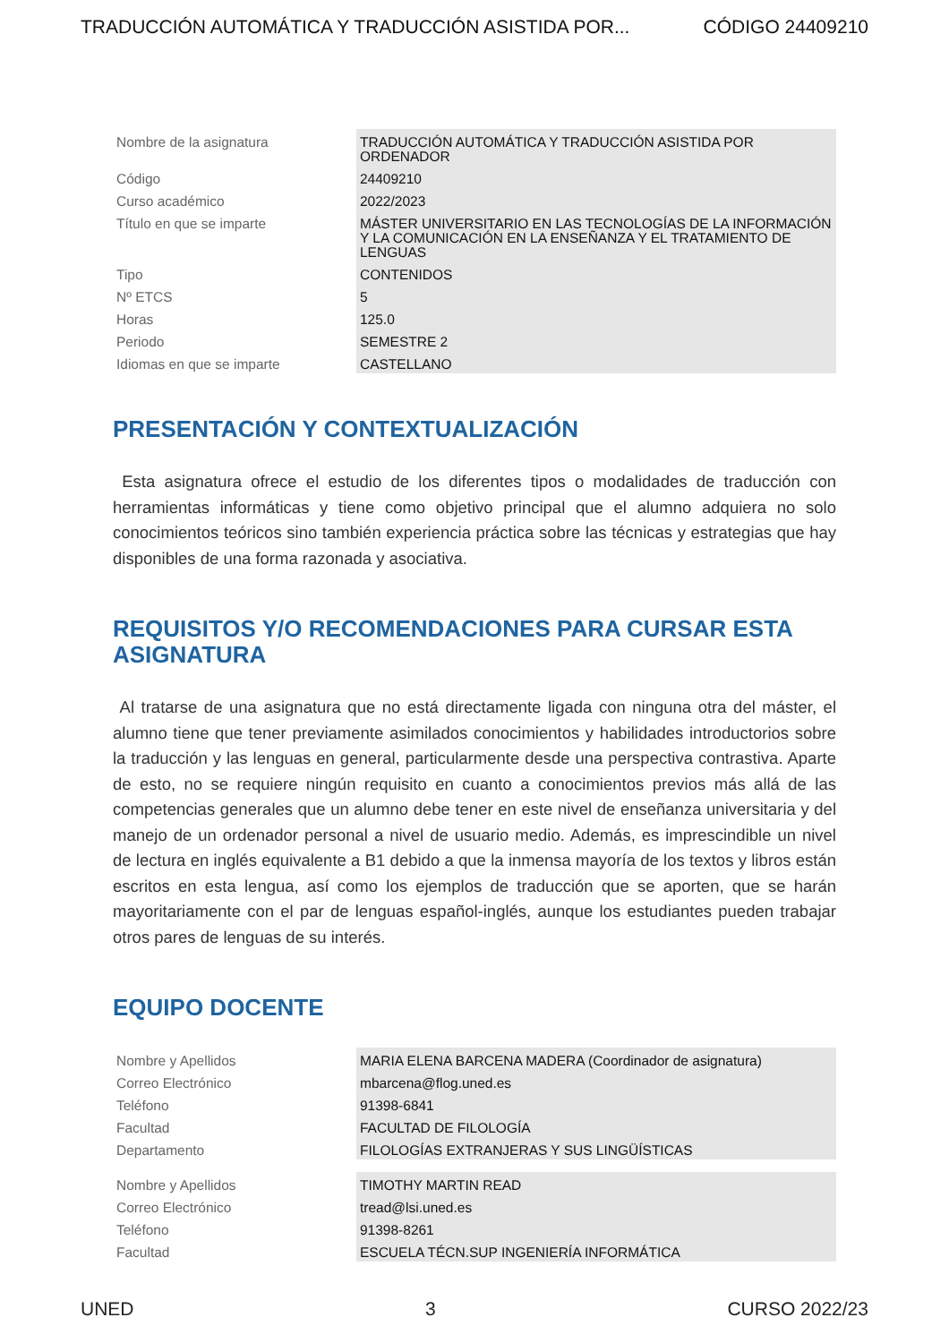TRADUCCIÓN AUTOMÁTICA Y TRADUCCIÓN ASISTIDA POR... CÓDIGO 24409210
| Nombre de la asignatura | TRADUCCIÓN AUTOMÁTICA Y TRADUCCIÓN ASISTIDA POR ORDENADOR |
| Código | 24409210 |
| Curso académico | 2022/2023 |
| Título en que se imparte | MÁSTER UNIVERSITARIO EN LAS TECNOLOGÍAS DE LA INFORMACIÓN Y LA COMUNICACIÓN EN LA ENSEÑANZA Y EL TRATAMIENTO DE LENGUAS |
| Tipo | CONTENIDOS |
| Nº ETCS | 5 |
| Horas | 125.0 |
| Periodo | SEMESTRE 2 |
| Idiomas en que se imparte | CASTELLANO |
PRESENTACIÓN Y CONTEXTUALIZACIÓN
Esta asignatura ofrece el estudio de los diferentes tipos o modalidades de traducción con herramientas informáticas y tiene como objetivo principal que el alumno adquiera no solo conocimientos teóricos sino también experiencia práctica sobre las técnicas y estrategias que hay disponibles de una forma razonada y asociativa.
REQUISITOS Y/O RECOMENDACIONES PARA CURSAR ESTA ASIGNATURA
Al tratarse de una asignatura que no está directamente ligada con ninguna otra del máster, el alumno tiene que tener previamente asimilados conocimientos y habilidades introductorios sobre la traducción y las lenguas en general, particularmente desde una perspectiva contrastiva. Aparte de esto, no se requiere ningún requisito en cuanto a conocimientos previos más allá de las competencias generales que un alumno debe tener en este nivel de enseñanza universitaria y del manejo de un ordenador personal a nivel de usuario medio. Además, es imprescindible un nivel de lectura en inglés equivalente a B1 debido a que la inmensa mayoría de los textos y libros están escritos en esta lengua, así como los ejemplos de traducción que se aporten, que se harán mayoritariamente con el par de lenguas español-inglés, aunque los estudiantes pueden trabajar otros pares de lenguas de su interés.
EQUIPO DOCENTE
| Nombre y Apellidos | MARIA ELENA BARCENA MADERA (Coordinador de asignatura) |
| Correo Electrónico | mbarcena@flog.uned.es |
| Teléfono | 91398-6841 |
| Facultad | FACULTAD DE FILOLOGÍA |
| Departamento | FILOLOGÍAS EXTRANJERAS Y SUS LINGÜÍSTICAS |
| Nombre y Apellidos | TIMOTHY MARTIN READ |
| Correo Electrónico | tread@lsi.uned.es |
| Teléfono | 91398-8261 |
| Facultad | ESCUELA TÉCN.SUP INGENIERÍA INFORMÁTICA |
UNED 3 CURSO 2022/23